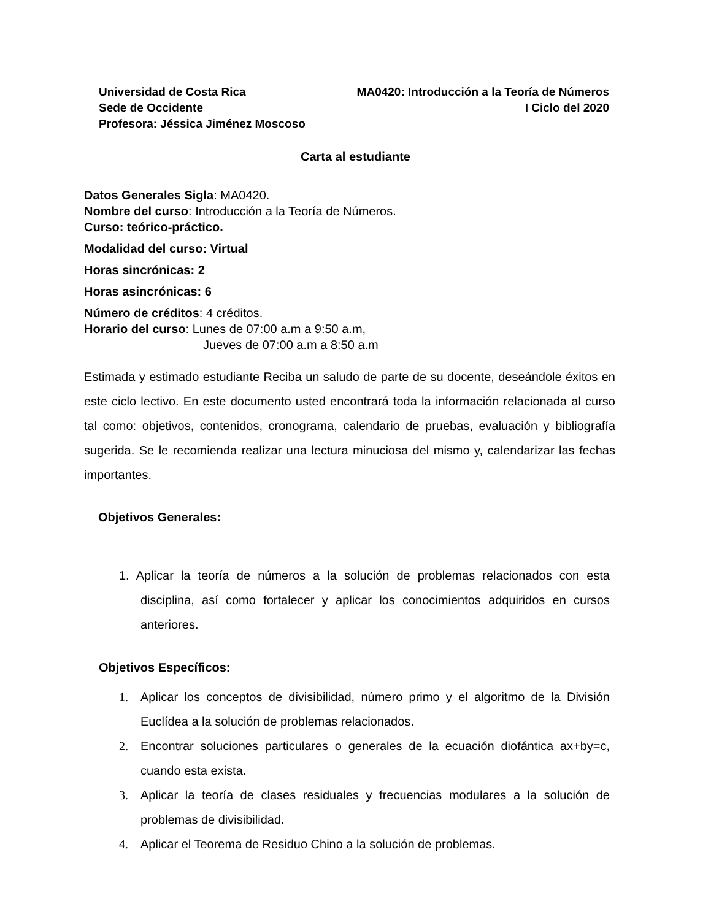Universidad de Costa Rica MA0420: Introducción a la Teoría de Números
Sede de Occidente I Ciclo del 2020
Profesora: Jéssica Jiménez Moscoso
Carta al estudiante
Datos Generales Sigla: MA0420.
Nombre del curso: Introducción a la Teoría de Números.
Curso: teórico-práctico.
Modalidad del curso: Virtual
Horas sincrónicas: 2
Horas asincrónicas: 6
Número de créditos: 4 créditos.
Horario del curso: Lunes de 07:00 a.m a 9:50 a.m,
Jueves de 07:00 a.m a 8:50 a.m
Estimada y estimado estudiante Reciba un saludo de parte de su docente, deseándole éxitos en este ciclo lectivo. En este documento usted encontrará toda la información relacionada al curso tal como: objetivos, contenidos, cronograma, calendario de pruebas, evaluación y bibliografía sugerida. Se le recomienda realizar una lectura minuciosa del mismo y, calendarizar las fechas importantes.
Objetivos Generales:
1. Aplicar la teoría de números a la solución de problemas relacionados con esta disciplina, así como fortalecer y aplicar los conocimientos adquiridos en cursos anteriores.
Objetivos Específicos:
1. Aplicar los conceptos de divisibilidad, número primo y el algoritmo de la División Euclídea a la solución de problemas relacionados.
2. Encontrar soluciones particulares o generales de la ecuación diofántica ax+by=c, cuando esta exista.
3. Aplicar la teoría de clases residuales y frecuencias modulares a la solución de problemas de divisibilidad.
4. Aplicar el Teorema de Residuo Chino a la solución de problemas.